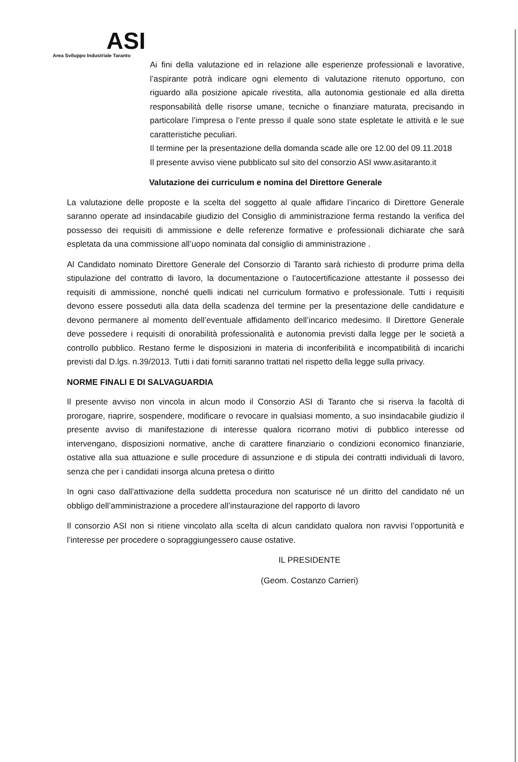ASI
Area Sviluppo Industriale Taranto
Ai fini della valutazione ed in relazione alle esperienze professionali e lavorative, l’aspirante potrà indicare ogni elemento di valutazione ritenuto opportuno, con riguardo alla posizione apicale rivestita, alla autonomia gestionale ed alla diretta responsabilità delle risorse umane, tecniche o finanziare maturata, precisando in particolare l’impresa o l’ente presso il quale sono state espletate le attività e le sue caratteristiche peculiari.
Il termine per la presentazione della domanda scade alle ore 12.00 del 09.11.2018
Il presente avviso viene pubblicato sul sito del consorzio ASI www.asitaranto.it
Valutazione dei curriculum e nomina del Direttore Generale
La valutazione delle proposte e la scelta del soggetto al quale affidare l’incarico di Direttore Generale saranno operate ad insindacabile giudizio del Consiglio di amministrazione ferma restando la verifica del possesso dei requisiti di ammissione e delle referenze formative e professionali dichiarate che sarà espletata da una commissione all’uopo nominata dal consiglio di amministrazione .
Al Candidato nominato Direttore Generale del Consorzio di Taranto sarà richiesto di produrre prima della stipulazione del contratto di lavoro, la documentazione o l’autocertificazione attestante il possesso dei requisiti di ammissione, nonché quelli indicati nel curriculum formativo e professionale. Tutti i requisiti devono essere posseduti alla data della scadenza del termine per la presentazione delle candidature e devono permanere al momento dell’eventuale affidamento dell’incarico medesimo. Il Direttore Generale deve possedere i requisiti di onorabilità professionalità e autonomia previsti dalla legge per le società a controllo pubblico. Restano ferme le disposizioni in materia di inconferibilità e incompatibilità di incarichi previsti dal D.lgs. n.39/2013. Tutti i dati forniti saranno trattati nel rispetto della legge sulla privacy.
NORME FINALI E DI SALVAGUARDIA
Il presente avviso non vincola in alcun modo il Consorzio ASI di Taranto che si riserva la facoltà di prorogare, riaprire, sospendere, modificare o revocare in qualsiasi momento, a suo insindacabile giudizio il presente avviso di manifestazione di interesse qualora ricorrano motivi di pubblico interesse od intervengano, disposizioni normative, anche di carattere finanziario o condizioni economico finanziarie, ostative alla sua attuazione e sulle procedure di assunzione e di stipula dei contratti individuali di lavoro, senza che per i candidati insorga alcuna pretesa o diritto
In ogni caso dall’attivazione della suddetta procedura non scaturisce né un diritto del candidato né un obbligo dell’amministrazione a procedere all’instaurazione del rapporto di lavoro
Il consorzio ASI non si ritiene vincolato alla scelta di alcun candidato qualora non ravvisi l’opportunità e l’interesse per procedere o sopraggiungessero cause ostative.
IL PRESIDENTE
(Geom. Costanzo Carrieri)